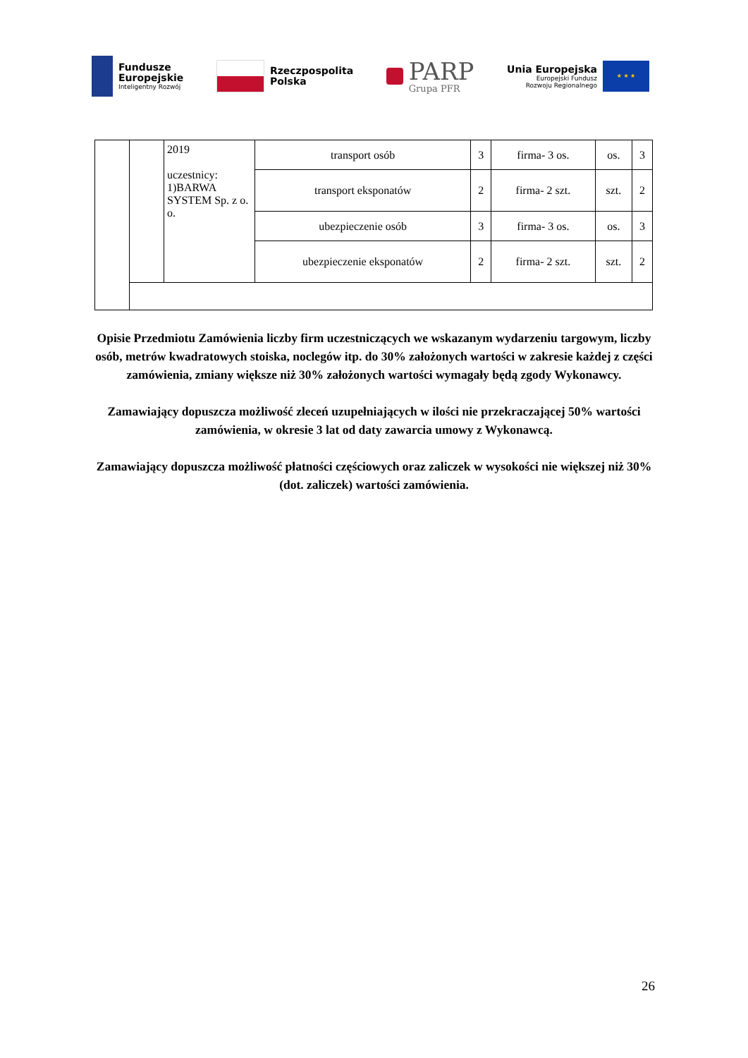Fundusze
Europejskie
Inteligentny Rozwój
Rzeczpospolita
Polska
PARP
Grupa PFR
Unia Europejska
Europejski Fundusz
Rozwoju Regionalnego
★ ★ ★
| | | 2019 uczestnicy: 1)BARWA SYSTEM Sp. z o. o. | transport osób | 3 | firma- 3 os. | os. | 3 |
| | | | transport eksponatów | 2 | firma- 2 szt. | szt. | 2 |
| | | | ubezpieczenie osób | 3 | firma- 3 os. | os. | 3 |
| | | | ubezpieczenie eksponatów | 2 | firma- 2 szt. | szt. | 2 |
Opisie Przedmiotu Zamówienia liczby firm uczestniczących we wskazanym wydarzeniu targowym, liczby osób, metrów kwadratowych stoiska, noclegów itp. do 30% założonych wartości w zakresie każdej z części zamówienia, zmiany większe niż 30% założonych wartości wymagały będą zgody Wykonawcy.
Zamawiający dopuszcza możliwość zleceń uzupełniających w ilości nie przekraczającej 50% wartości zamówienia, w okresie 3 lat od daty zawarcia umowy z Wykonawcą.
Zamawiający dopuszcza możliwość płatności częściowych oraz zaliczek w wysokości nie większej niż 30% (dot. zaliczek) wartości zamówienia.
26